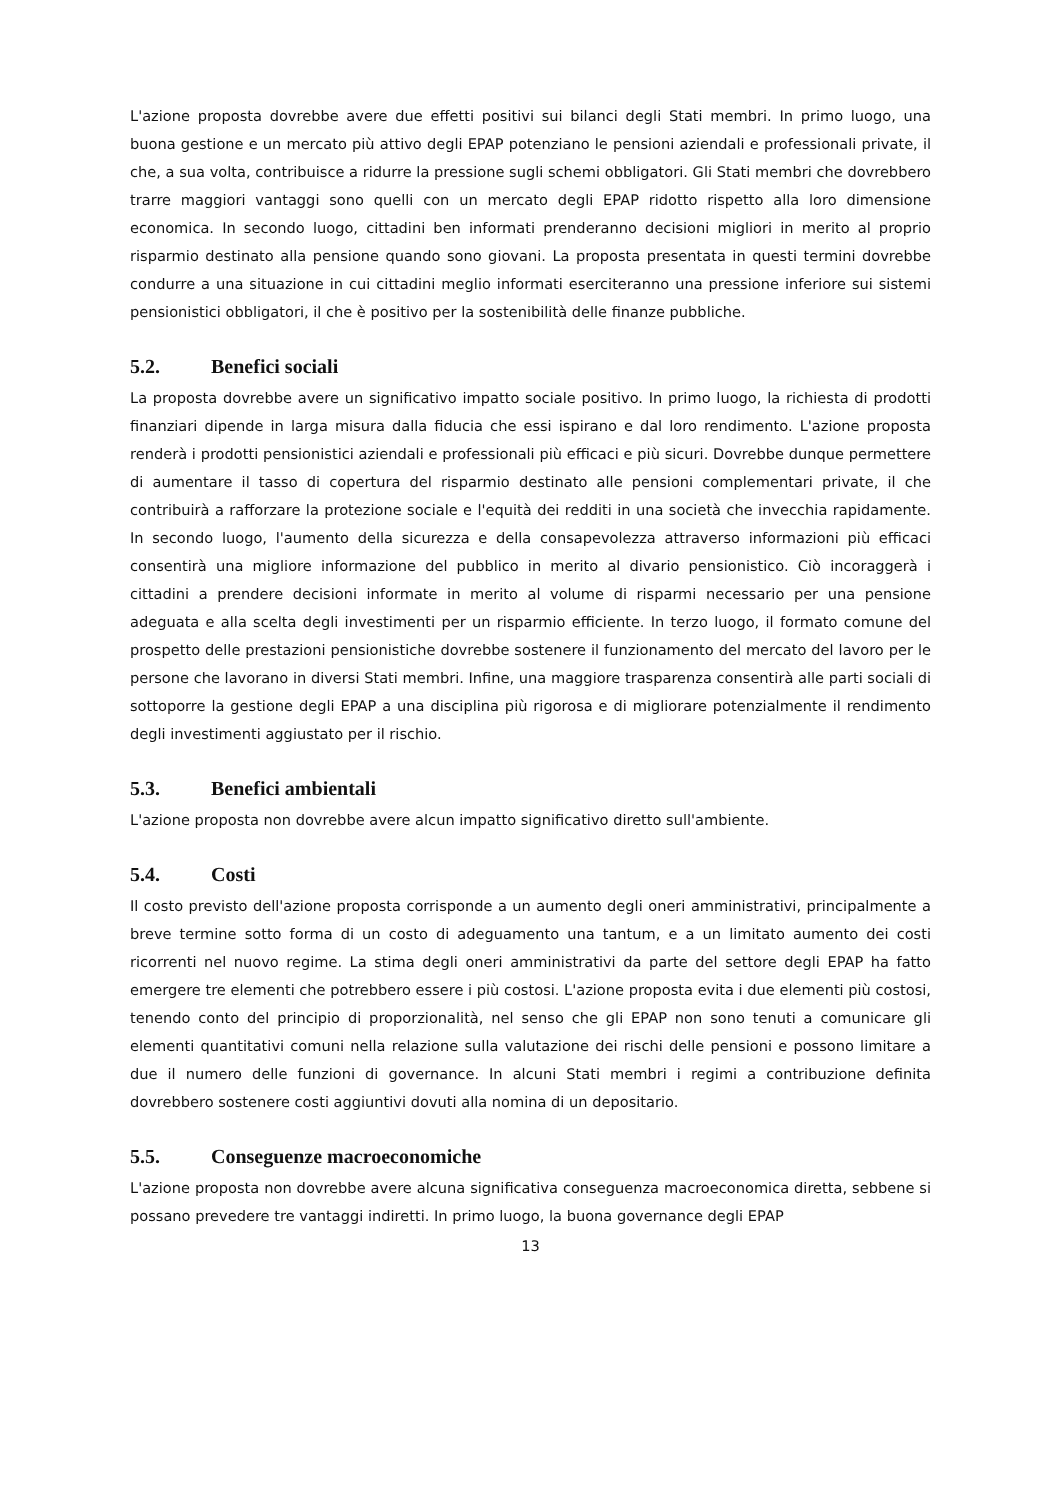L'azione proposta dovrebbe avere due effetti positivi sui bilanci degli Stati membri. In primo luogo, una buona gestione e un mercato più attivo degli EPAP potenziano le pensioni aziendali e professionali private, il che, a sua volta, contribuisce a ridurre la pressione sugli schemi obbligatori. Gli Stati membri che dovrebbero trarre maggiori vantaggi sono quelli con un mercato degli EPAP ridotto rispetto alla loro dimensione economica. In secondo luogo, cittadini ben informati prenderanno decisioni migliori in merito al proprio risparmio destinato alla pensione quando sono giovani. La proposta presentata in questi termini dovrebbe condurre a una situazione in cui cittadini meglio informati eserciteranno una pressione inferiore sui sistemi pensionistici obbligatori, il che è positivo per la sostenibilità delle finanze pubbliche.
5.2. Benefici sociali
La proposta dovrebbe avere un significativo impatto sociale positivo. In primo luogo, la richiesta di prodotti finanziari dipende in larga misura dalla fiducia che essi ispirano e dal loro rendimento. L'azione proposta renderà i prodotti pensionistici aziendali e professionali più efficaci e più sicuri. Dovrebbe dunque permettere di aumentare il tasso di copertura del risparmio destinato alle pensioni complementari private, il che contribuirà a rafforzare la protezione sociale e l'equità dei redditi in una società che invecchia rapidamente. In secondo luogo, l'aumento della sicurezza e della consapevolezza attraverso informazioni più efficaci consentirà una migliore informazione del pubblico in merito al divario pensionistico. Ciò incoraggerà i cittadini a prendere decisioni informate in merito al volume di risparmi necessario per una pensione adeguata e alla scelta degli investimenti per un risparmio efficiente. In terzo luogo, il formato comune del prospetto delle prestazioni pensionistiche dovrebbe sostenere il funzionamento del mercato del lavoro per le persone che lavorano in diversi Stati membri. Infine, una maggiore trasparenza consentirà alle parti sociali di sottoporre la gestione degli EPAP a una disciplina più rigorosa e di migliorare potenzialmente il rendimento degli investimenti aggiustato per il rischio.
5.3. Benefici ambientali
L'azione proposta non dovrebbe avere alcun impatto significativo diretto sull'ambiente.
5.4. Costi
Il costo previsto dell'azione proposta corrisponde a un aumento degli oneri amministrativi, principalmente a breve termine sotto forma di un costo di adeguamento una tantum, e a un limitato aumento dei costi ricorrenti nel nuovo regime. La stima degli oneri amministrativi da parte del settore degli EPAP ha fatto emergere tre elementi che potrebbero essere i più costosi. L'azione proposta evita i due elementi più costosi, tenendo conto del principio di proporzionalità, nel senso che gli EPAP non sono tenuti a comunicare gli elementi quantitativi comuni nella relazione sulla valutazione dei rischi delle pensioni e possono limitare a due il numero delle funzioni di governance. In alcuni Stati membri i regimi a contribuzione definita dovrebbero sostenere costi aggiuntivi dovuti alla nomina di un depositario.
5.5. Conseguenze macroeconomiche
L'azione proposta non dovrebbe avere alcuna significativa conseguenza macroeconomica diretta, sebbene si possano prevedere tre vantaggi indiretti. In primo luogo, la buona governance degli EPAP
13